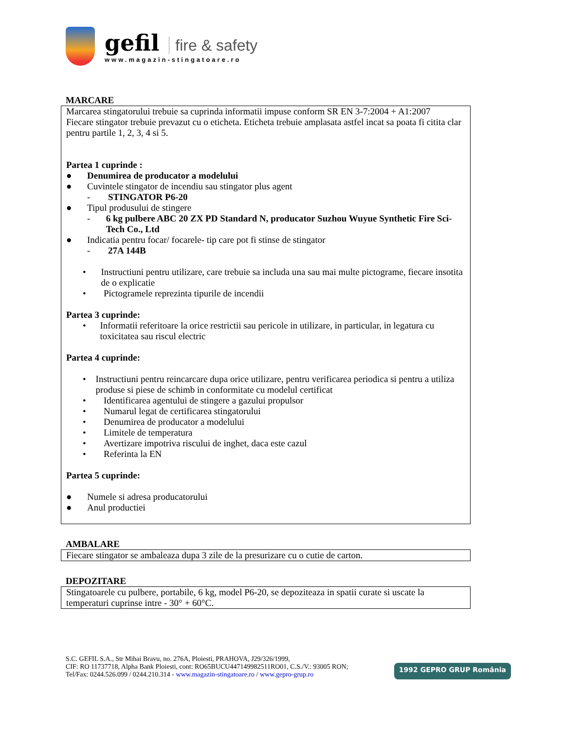gefil fire & safety
www.magazin-stingatoare.ro
MARCARE
Marcarea stingatorului trebuie sa cuprinda informatii impuse conform SR EN 3-7:2004 + A1:2007
Fiecare stingator trebuie prevazut cu o eticheta. Eticheta trebuie amplasata astfel incat sa poata fi citita clar pentru partile 1, 2, 3, 4 si 5.
Partea 1 cuprinde :
● Denumirea de producator a modelului
● Cuvintele stingator de incendiu sau stingator plus agent
- STINGATOR P6-20
● Tipul produsului de stingere
- 6 kg pulbere ABC 20 ZX PD Standard N, producator Suzhou Wuyue Synthetic Fire Sci-Tech Co., Ltd
● Indicatia pentru focar/ focarele- tip care pot fi stinse de stingator
- 27A 144B
• Instructiuni pentru utilizare, care trebuie sa includa una sau mai multe pictograme, fiecare insotita de o explicatie
• Pictogramele reprezinta tipurile de incendii
Partea 3 cuprinde:
• Informatii referitoare la orice restrictii sau pericole in utilizare, in particular, in legatura cu toxicitatea sau riscul electric
Partea 4 cuprinde:
• Instructiuni pentru reincarcare dupa orice utilizare, pentru verificarea periodica si pentru a utiliza produse si piese de schimb in conformitate cu modelul certificat
• Identificarea agentului de stingere a gazului propulsor
• Numarul legat de certificarea stingatorului
• Denumirea de producator a modelului
• Limitele de temperatura
• Avertizare impotriva riscului de inghet, daca este cazul
• Referinta la EN
Partea 5 cuprinde:
● Numele si adresa producatorului
● Anul productiei
AMBALARE
Fiecare stingator se ambaleaza dupa 3 zile de la presurizare cu o cutie de carton.
DEPOZITARE
Stingatoarele cu pulbere, portabile, 6 kg, model P6-20, se depoziteaza in spatii curate si uscate la temperaturi cuprinse intre - 30° + 60°C.
S.C. GEFIL S.A., Str Mihai Bravu, no. 276A, Ploiesti, PRAHOVA, J29/326/1999,
CIF: RO 11737718, Alpha Bank Ploiesti, cont: RO65BUCU447149982511RO01, C.S./V.: 93005 RON;
Tel/Fax: 0244.526.099 / 0244.210.314 - www.magazin-stingatoare.ro / www.gepro-grup.ro
1992 GEPRO GRUP România